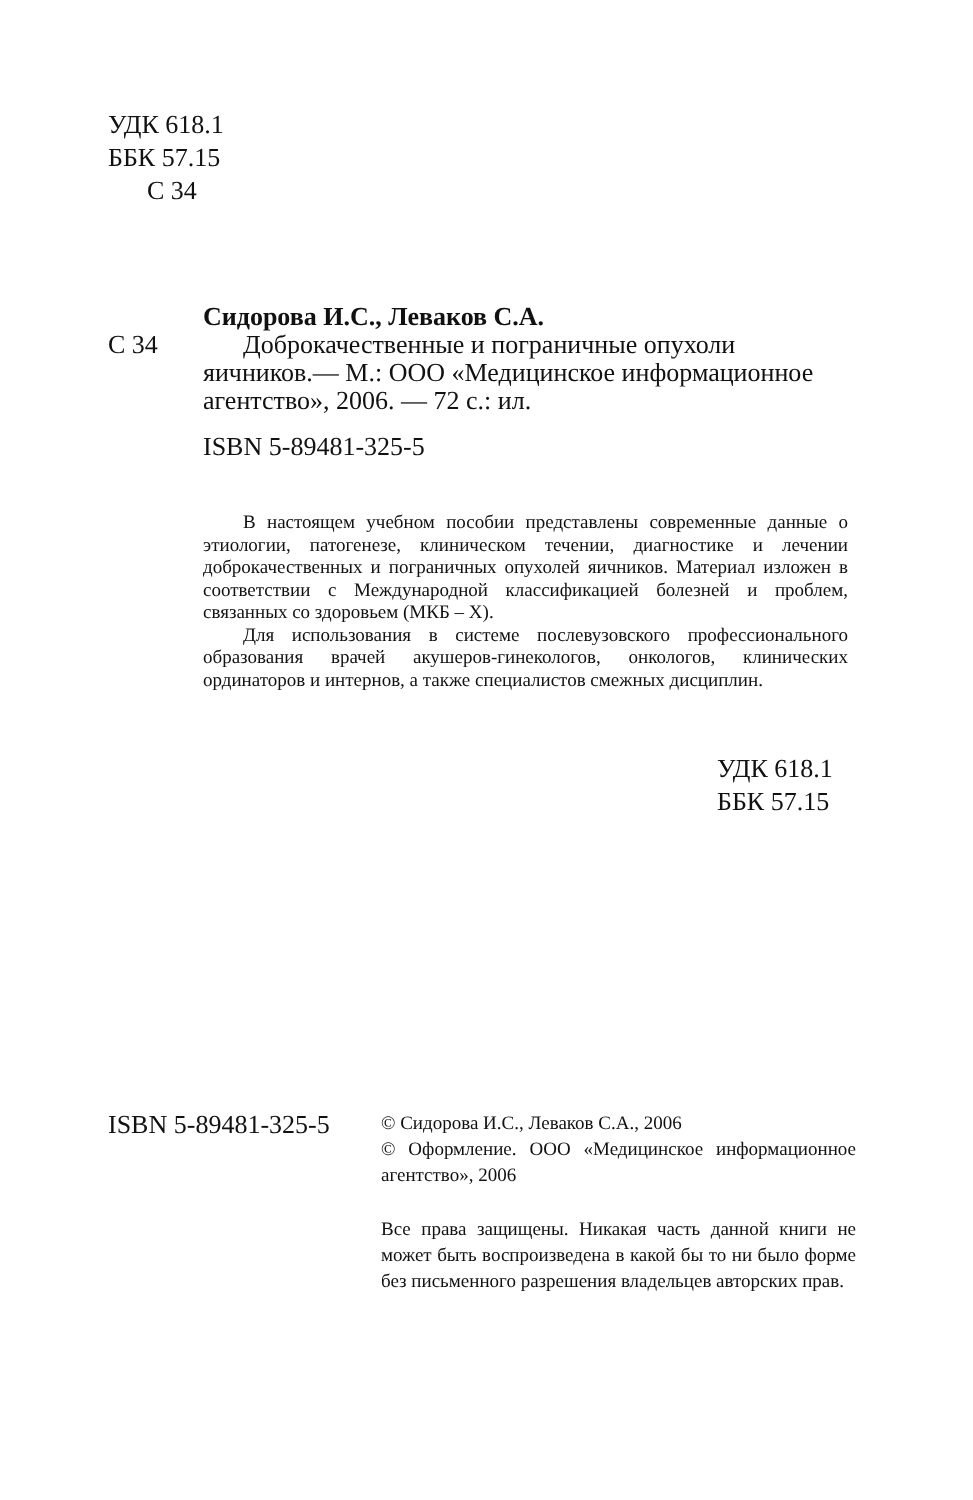УДК 618.1
ББК 57.15
С 34
Сидорова И.С., Леваков С.А.
С 34 Доброкачественные и пограничные опухоли яичников.— М.: ООО «Медицинское информационное агентство», 2006. — 72 с.: ил.
ISBN 5-89481-325-5
В настоящем учебном пособии представлены современные данные о этиологии, патогенезе, клиническом течении, диагностике и лечении доброкачественных и пограничных опухолей яичников. Материал изложен в соответствии с Международной классификацией болезней и проблем, связанных со здоровьем (МКБ – Х).
Для использования в системе послевузовского профессионального образования врачей акушеров-гинекологов, онкологов, клинических ординаторов и интернов, а также специалистов смежных дисциплин.
УДК 618.1
ББК 57.15
ISBN 5-89481-325-5
© Сидорова И.С., Леваков С.А., 2006
© Оформление. ООО «Медицинское информационное агентство», 2006
Все права защищены. Никакая часть данной книги не может быть воспроизведена в какой бы то ни было форме без письменного разрешения владельцев авторских прав.